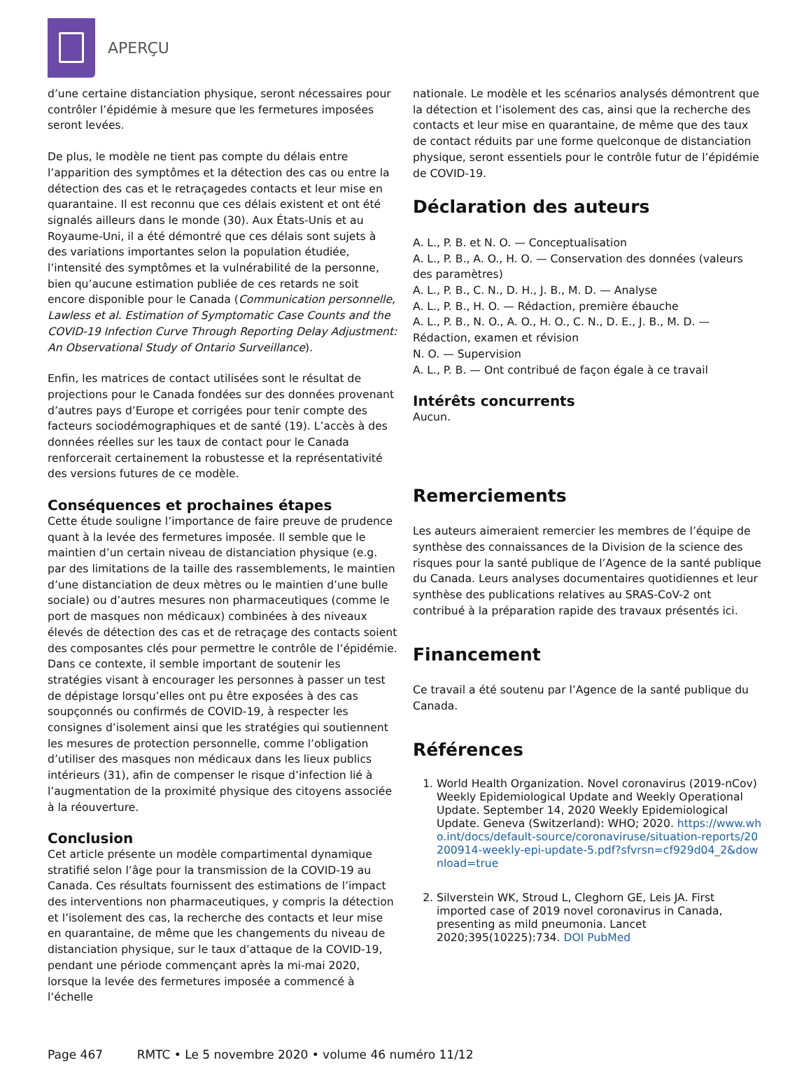APERÇU
d’une certaine distanciation physique, seront nécessaires pour contrôler l’épidémie à mesure que les fermetures imposées seront levées.
De plus, le modèle ne tient pas compte du délais entre l’apparition des symptômes et la détection des cas ou entre la détection des cas et le retraçagedes contacts et leur mise en quarantaine. Il est reconnu que ces délais existent et ont été signalés ailleurs dans le monde (30). Aux États-Unis et au Royaume-Uni, il a été démontré que ces délais sont sujets à des variations importantes selon la population étudiée, l’intensité des symptômes et la vulnérabilité de la personne, bien qu’aucune estimation publiée de ces retards ne soit encore disponible pour le Canada (Communication personnelle, Lawless et al. Estimation of Symptomatic Case Counts and the COVID-19 Infection Curve Through Reporting Delay Adjustment: An Observational Study of Ontario Surveillance).
Enfin, les matrices de contact utilisées sont le résultat de projections pour le Canada fondées sur des données provenant d’autres pays d’Europe et corrigées pour tenir compte des facteurs sociodémographiques et de santé (19). L’accès à des données réelles sur les taux de contact pour le Canada renforcerait certainement la robustesse et la représentativité des versions futures de ce modèle.
Conséquences et prochaines étapes
Cette étude souligne l’importance de faire preuve de prudence quant à la levée des fermetures imposée. Il semble que le maintien d’un certain niveau de distanciation physique (e.g. par des limitations de la taille des rassemblements, le maintien d’une distanciation de deux mètres ou le maintien d’une bulle sociale) ou d’autres mesures non pharmaceutiques (comme le port de masques non médicaux) combinées à des niveaux élevés de détection des cas et de retraçage des contacts soient des composantes clés pour permettre le contrôle de l’épidémie. Dans ce contexte, il semble important de soutenir les stratégies visant à encourager les personnes à passer un test de dépistage lorsqu’elles ont pu être exposées à des cas soupçonnés ou confirmés de COVID-19, à respecter les consignes d’isolement ainsi que les stratégies qui soutiennent les mesures de protection personnelle, comme l’obligation d’utiliser des masques non médicaux dans les lieux publics intérieurs (31), afin de compenser le risque d’infection lié à l’augmentation de la proximité physique des citoyens associée à la réouverture.
Conclusion
Cet article présente un modèle compartimental dynamique stratifié selon l’âge pour la transmission de la COVID-19 au Canada. Ces résultats fournissent des estimations de l’impact des interventions non pharmaceutiques, y compris la détection et l’isolement des cas, la recherche des contacts et leur mise en quarantaine, de même que les changements du niveau de distanciation physique, sur le taux d’attaque de la COVID-19, pendant une période commençant après la mi-mai 2020, lorsque la levée des fermetures imposée a commencé à l’échelle
nationale. Le modèle et les scénarios analysés démontrent que la détection et l’isolement des cas, ainsi que la recherche des contacts et leur mise en quarantaine, de même que des taux de contact réduits par une forme quelconque de distanciation physique, seront essentiels pour le contrôle futur de l’épidémie de COVID-19.
Déclaration des auteurs
A. L., P. B. et N. O. — Conceptualisation
A. L., P. B., A. O., H. O. — Conservation des données (valeurs des paramètres)
A. L., P. B., C. N., D. H., J. B., M. D. — Analyse
A. L., P. B., H. O. — Rédaction, première ébauche
A. L., P. B., N. O., A. O., H. O., C. N., D. E., J. B., M. D. — Rédaction, examen et révision
N. O. — Supervision
A. L., P. B. — Ont contribué de façon égale à ce travail
Intérêts concurrents
Aucun.
Remerciements
Les auteurs aimeraient remercier les membres de l’équipe de synthèse des connaissances de la Division de la science des risques pour la santé publique de l’Agence de la santé publique du Canada. Leurs analyses documentaires quotidiennes et leur synthèse des publications relatives au SRAS-CoV-2 ont contribué à la préparation rapide des travaux présentés ici.
Financement
Ce travail a été soutenu par l’Agence de la santé publique du Canada.
Références
1. World Health Organization. Novel coronavirus (2019-nCov) Weekly Epidemiological Update and Weekly Operational Update. September 14, 2020 Weekly Epidemiological Update. Geneva (Switzerland): WHO; 2020. https://www.who.int/docs/default-source/coronaviruse/situation-reports/20200914-weekly-epi-update-5.pdf?sfvrsn=cf929d04_2&download=true
2. Silverstein WK, Stroud L, Cleghorn GE, Leis JA. First imported case of 2019 novel coronavirus in Canada, presenting as mild pneumonia. Lancet 2020;395(10225):734. DOI PubMed
Page 467 RMTC • Le 5 novembre 2020 • volume 46 numéro 11/12